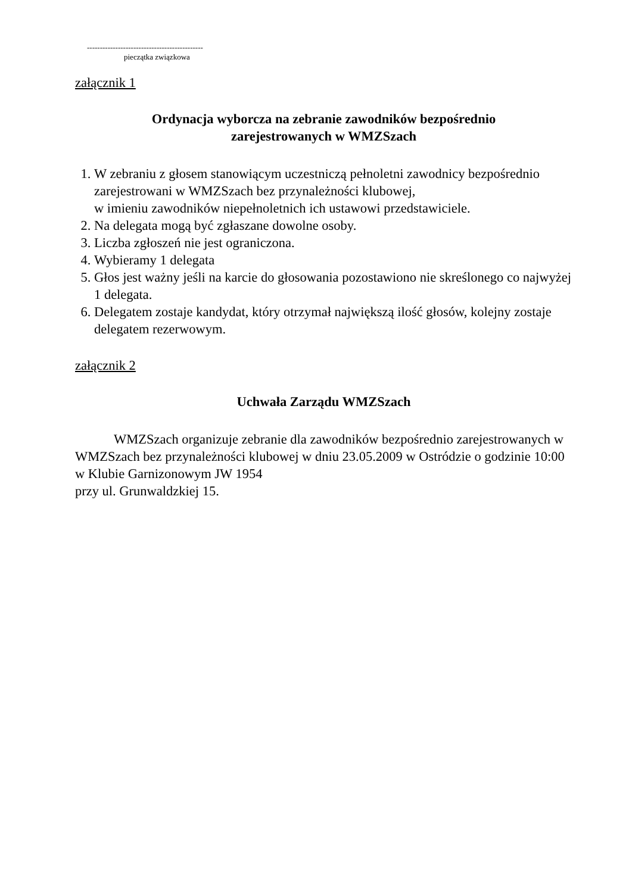---------------------------------------------
pieczątka związkowa
załącznik 1
Ordynacja wyborcza na zebranie zawodników bezpośrednio
zarejestrowanych w WMZSzach
1. W zebraniu z głosem stanowiącym uczestniczą pełnoletni zawodnicy bezpośrednio zarejestrowani w WMZSzach bez przynależności klubowej,
w imieniu zawodników niepełnoletnich ich ustawowi przedstawiciele.
2. Na delegata mogą być zgłaszane dowolne osoby.
3. Liczba zgłoszeń nie jest ograniczona.
4. Wybieramy 1 delegata
5. Głos jest ważny jeśli na karcie do głosowania pozostawiono nie skreślonego co najwyżej 1 delegata.
6. Delegatem zostaje kandydat, który otrzymał największą ilość głosów, kolejny zostaje delegatem rezerwowym.
załącznik 2
Uchwała Zarządu WMZSzach
WMZSzach organizuje zebranie dla zawodników bezpośrednio zarejestrowanych w WMZSzach bez przynależności klubowej w dniu 23.05.2009 w Ostródzie o godzinie 10:00 w Klubie Garnizonowym JW 1954
przy ul. Grunwaldzkiej 15.